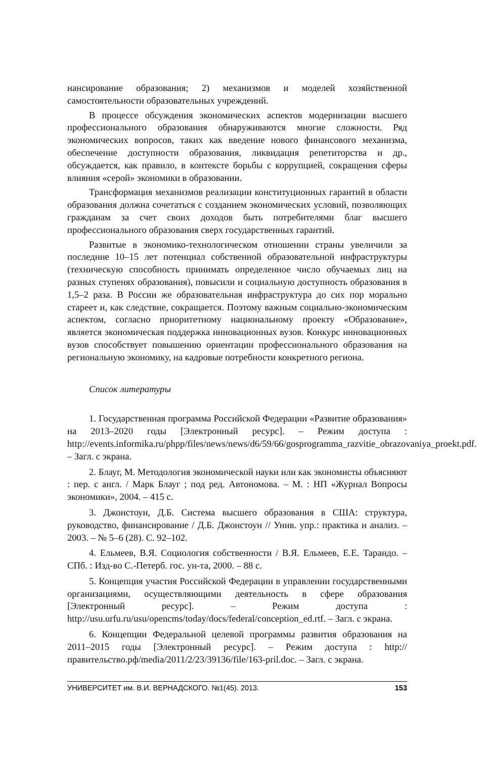нансирование образования; 2) механизмов и моделей хозяйственной самостоятельности образовательных учреждений.
В процессе обсуждения экономических аспектов модернизации высшего профессионального образования обнаруживаются многие сложности. Ряд экономических вопросов, таких как введение нового финансового механизма, обеспечение доступности образования, ликвидация репетиторства и др., обсуждается, как правило, в контексте борьбы с коррупцией, сокращения сферы влияния «серой» экономики в образовании.
Трансформация механизмов реализации конституционных гарантий в области образования должна сочетаться с созданием экономических условий, позволяющих гражданам за счет своих доходов быть потребителями благ высшего профессионального образования сверх государственных гарантий.
Развитые в экономико-технологическом отношении страны увеличили за последние 10–15 лет потенциал собственной образовательной инфраструктуры (техническую способность принимать определенное число обучаемых лиц на разных ступенях образования), повысили и социальную доступность образования в 1,5–2 раза. В России же образовательная инфраструктура до сих пор морально стареет и, как следствие, сокращается. Поэтому важным социально-экономическим аспектом, согласно приоритетному национальному проекту «Образование», является экономическая поддержка инновационных вузов. Конкурс инновационных вузов способствует повышению ориентации профессионального образования на региональную экономику, на кадровые потребности конкретного региона.
Список литературы
1. Государственная программа Российской Федерации «Развитие образования» на 2013–2020 годы [Электронный ресурс]. – Режим доступа : http://events.informika.ru/phpp/files/news/news/d6/59/66/gosprogramma_razvitie_obrazovaniya_proekt.pdf. – Загл. с экрана.
2. Блауг, М. Методология экономической науки или как экономисты объясняют : пер. с англ. / Марк Блауг ; под ред. Автономова. – М. : НП «Журнал Вопросы экономики», 2004. – 415 с.
3. Джонстоун, Д.Б. Система высшего образования в США: структура, руководство, финансирование / Д.Б. Джонстоун // Унив. упр.: практика и анализ. – 2003. – № 5–6 (28). С. 92–102.
4. Ельмеев, В.Я. Социология собственности / В.Я. Ельмеев, Е.Е. Тарандо. – СПб. : Изд-во С.-Петерб. гос. ун-та, 2000. – 88 с.
5. Концепция участия Российской Федерации в управлении государственными организациями, осуществляющими деятельность в сфере образования [Электронный ресурс]. – Режим доступа : http://usu.urfu.ru/usu/opencms/today/docs/federal/conception_ed.rtf. – Загл. с экрана.
6. Концепции Федеральной целевой программы развития образования на 2011–2015 годы [Электронный ресурс]. – Режим доступа : http://правительство.рф/media/2011/2/23/39136/file/163-pril.doc. – Загл. с экрана.
УНИВЕРСИТЕТ им. В.И. ВЕРНАДСКОГО. №1(45). 2013. 153